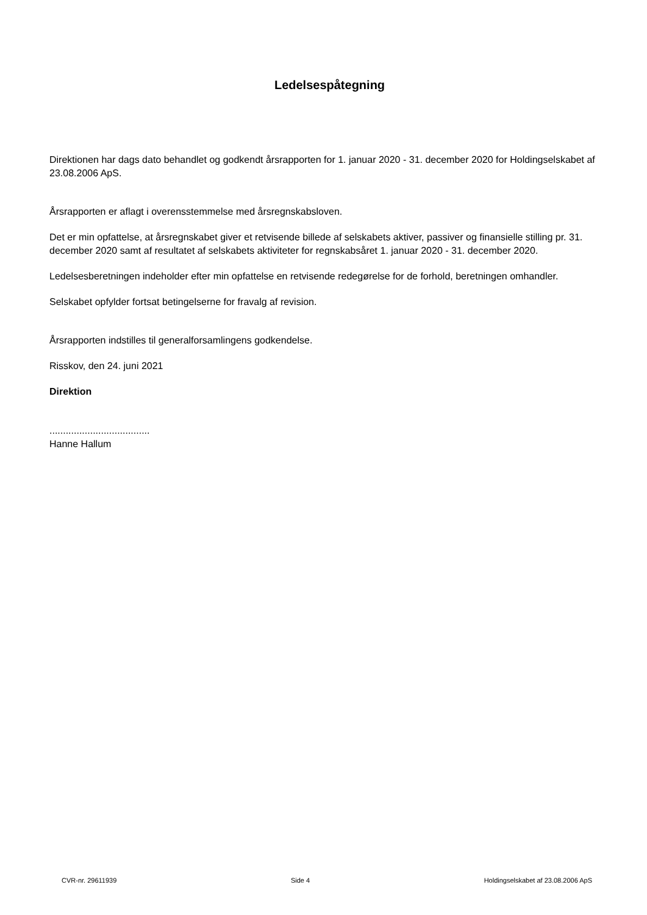Ledelsespåtegning
Direktionen har dags dato behandlet og godkendt årsrapporten for 1. januar 2020 - 31. december 2020 for Holdingselskabet af 23.08.2006 ApS.
Årsrapporten er aflagt i overensstemmelse med årsregnskabsloven.
Det er min opfattelse, at årsregnskabet giver et retvisende billede af selskabets aktiver, passiver og finansielle stilling pr. 31. december 2020 samt af resultatet af selskabets aktiviteter for regnskabsåret 1. januar 2020 - 31. december 2020.
Ledelsesberetningen indeholder efter min opfattelse en retvisende redegørelse for de forhold, beretningen omhandler.
Selskabet opfylder fortsat betingelserne for fravalg af revision.
Årsrapporten indstilles til generalforsamlingens godkendelse.
Risskov, den 24. juni 2021
Direktion
.....................................
Hanne Hallum
CVR-nr. 29611939 Side 4 Holdingselskabet af 23.08.2006 ApS